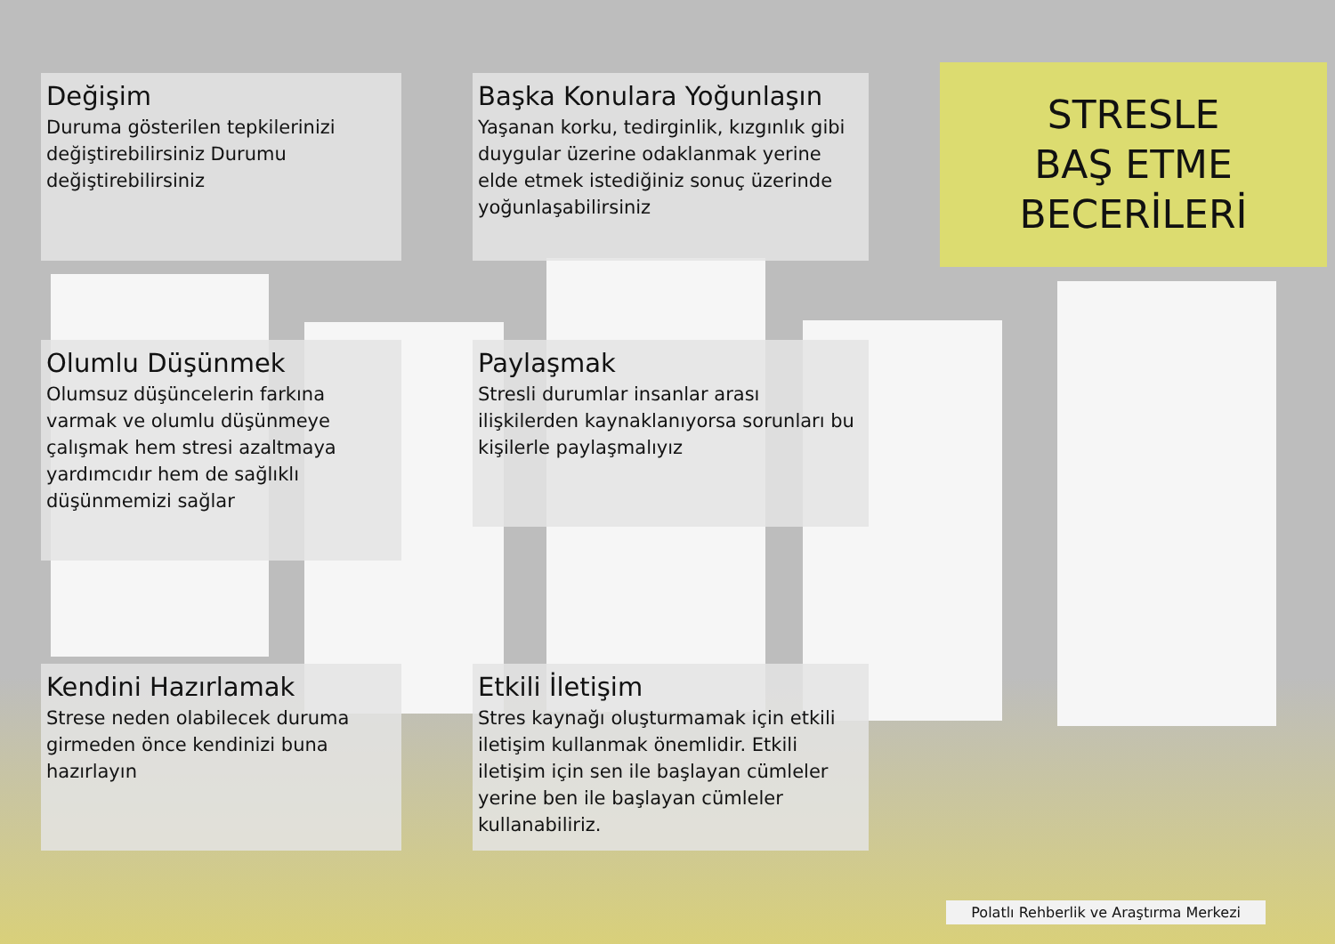Değişim
Duruma gösterilen tepkilerinizi değiştirebilirsiniz Durumu değiştirebilirsiniz
Başka Konulara Yoğunlaşın
Yaşanan korku, tedirginlik, kızgınlık gibi duygular üzerine odaklanmak yerine elde etmek istediğiniz sonuç üzerinde yoğunlaşabilirsiniz
STRESLE
BAŞ ETME
BECERİLERİ
Olumlu Düşünmek
Olumsuz düşüncelerin farkına varmak ve olumlu düşünmeye çalışmak hem stresi azaltmaya yardımcıdır hem de sağlıklı düşünmemizi sağlar
Paylaşmak
Stresli durumlar insanlar arası ilişkilerden kaynaklanıyorsa sorunları bu kişilerle paylaşmalıyız
Kendini Hazırlamak
Strese neden olabilecek duruma girmeden önce kendinizi buna hazırlayın
Etkili İletişim
Stres kaynağı oluşturmamak için etkili iletişim kullanmak önemlidir. Etkili iletişim için sen ile başlayan cümleler yerine ben ile başlayan cümleler kullanabiliriz.
Polatlı Rehberlik ve Araştırma Merkezi